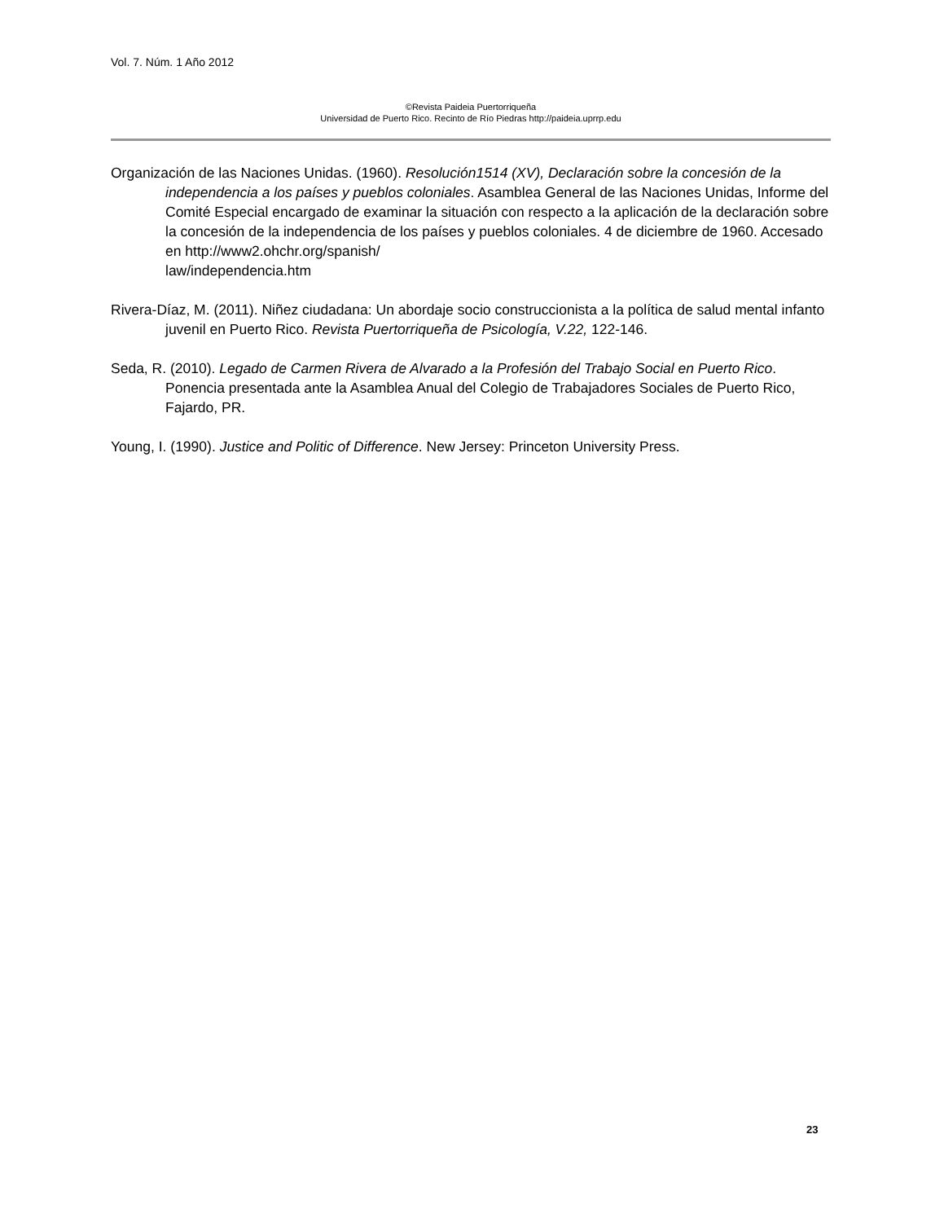Vol. 7. Núm. 1 Año 2012
©Revista Paideia Puertorriqueña
Universidad de Puerto Rico. Recinto de Río Piedras http://paideia.uprrp.edu
Organización de las Naciones Unidas. (1960). Resolución1514 (XV), Declaración sobre la concesión de la independencia a los países y pueblos coloniales. Asamblea General de las Naciones Unidas, Informe del Comité Especial encargado de examinar la situación con respecto a la aplicación de la declaración sobre la concesión de la independencia de los países y pueblos coloniales. 4 de diciembre de 1960. Accesado en http://www2.ohchr.org/spanish/
law/independencia.htm
Rivera-Díaz, M. (2011). Niñez ciudadana: Un abordaje socio construccionista a la política de salud mental infanto juvenil en Puerto Rico. Revista Puertorriqueña de Psicología, V.22, 122-146.
Seda, R. (2010). Legado de Carmen Rivera de Alvarado a la Profesión del Trabajo Social en Puerto Rico. Ponencia presentada ante la Asamblea Anual del Colegio de Trabajadores Sociales de Puerto Rico, Fajardo, PR.
Young, I. (1990). Justice and Politic of Difference. New Jersey: Princeton University Press.
23